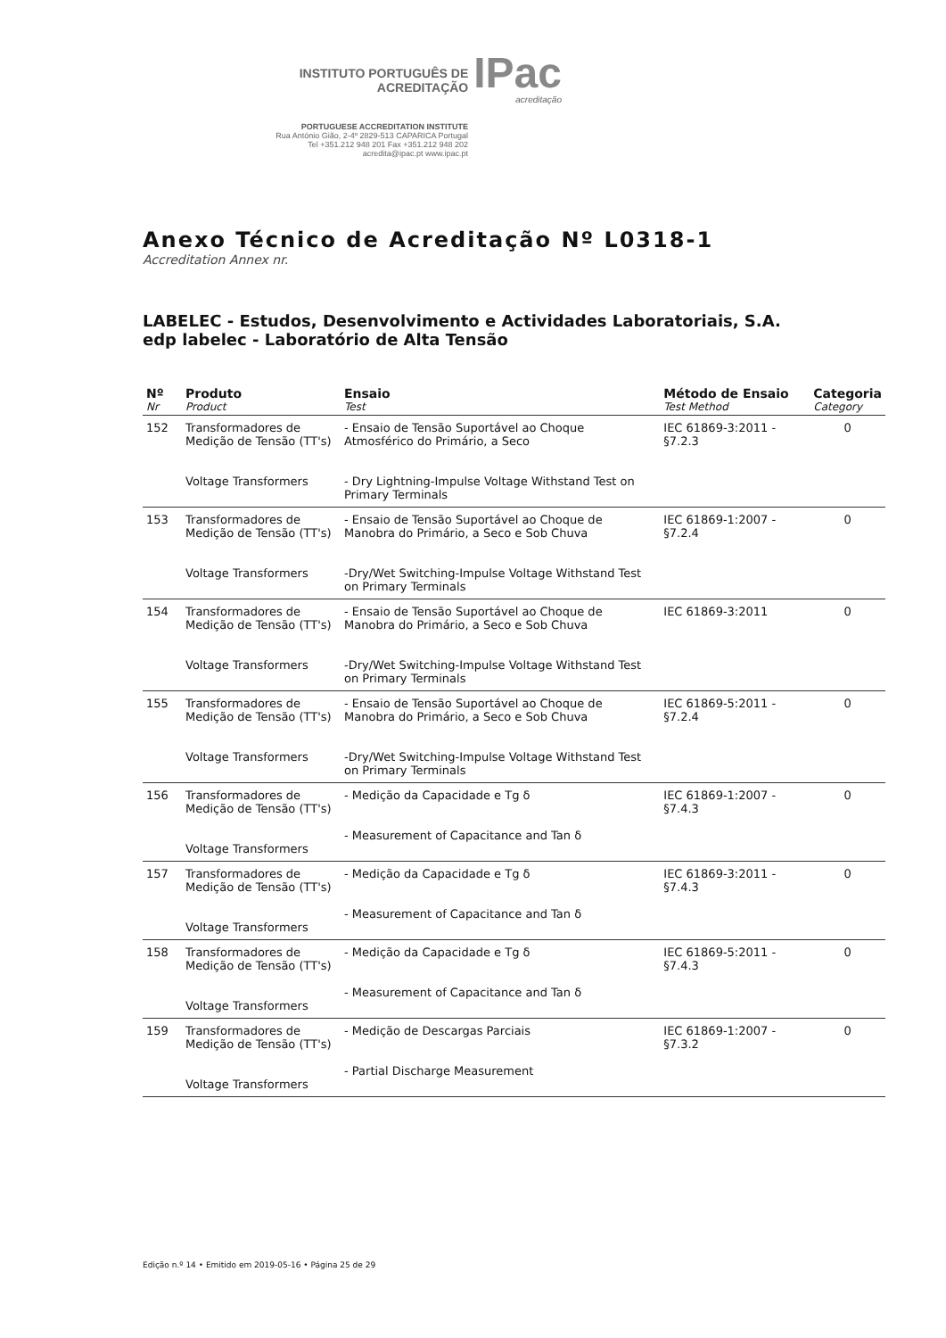INSTITUTO PORTUGUÊS DE ACREDITAÇÃO IPac
acreditação
PORTUGUESE ACCREDITATION INSTITUTE
Rua António Gião, 2-4º 2829-513 CAPARICA Portugal
Tel +351.212 948 201 Fax +351.212 948 202
acredita@ipac.pt www.ipac.pt
Anexo Técnico de Acreditação Nº L0318-1
Accreditation Annex nr.
LABELEC - Estudos, Desenvolvimento e Actividades Laboratoriais, S.A.
edp labelec - Laboratório de Alta Tensão
| Nº Nr | Produto Product | Ensaio Test | Método de Ensaio Test Method | Categoria Category |
| --- | --- | --- | --- | --- |
| 152 | Transformadores de Medição de Tensão (TT's) Voltage Transformers | - Ensaio de Tensão Suportável ao Choque Atmosférico do Primário, a Seco - Dry Lightning-Impulse Voltage Withstand Test on Primary Terminals | IEC 61869-3:2011 - §7.2.3 | 0 |
| 153 | Transformadores de Medição de Tensão (TT's) Voltage Transformers | - Ensaio de Tensão Suportável ao Choque de Manobra do Primário, a Seco e Sob Chuva -Dry/Wet Switching-Impulse Voltage Withstand Test on Primary Terminals | IEC 61869-1:2007 - §7.2.4 | 0 |
| 154 | Transformadores de Medição de Tensão (TT's) Voltage Transformers | - Ensaio de Tensão Suportável ao Choque de Manobra do Primário, a Seco e Sob Chuva -Dry/Wet Switching-Impulse Voltage Withstand Test on Primary Terminals | IEC 61869-3:2011 | 0 |
| 155 | Transformadores de Medição de Tensão (TT's) Voltage Transformers | - Ensaio de Tensão Suportável ao Choque de Manobra do Primário, a Seco e Sob Chuva -Dry/Wet Switching-Impulse Voltage Withstand Test on Primary Terminals | IEC 61869-5:2011 - §7.2.4 | 0 |
| 156 | Transformadores de Medição de Tensão (TT's) Voltage Transformers | - Medição da Capacidade e Tg δ - Measurement of Capacitance and Tan δ | IEC 61869-1:2007 - §7.4.3 | 0 |
| 157 | Transformadores de Medição de Tensão (TT's) Voltage Transformers | - Medição da Capacidade e Tg δ - Measurement of Capacitance and Tan δ | IEC 61869-3:2011 - §7.4.3 | 0 |
| 158 | Transformadores de Medição de Tensão (TT's) Voltage Transformers | - Medição da Capacidade e Tg δ - Measurement of Capacitance and Tan δ | IEC 61869-5:2011 - §7.4.3 | 0 |
| 159 | Transformadores de Medição de Tensão (TT's) Voltage Transformers | - Medição de Descargas Parciais - Partial Discharge Measurement | IEC 61869-1:2007 - §7.3.2 | 0 |
Edição n.º 14 • Emitido em 2019-05-16 • Página 25 de 29